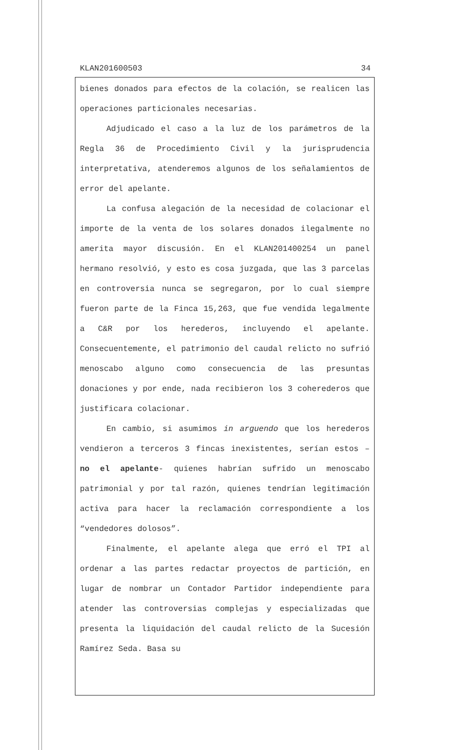KLAN201600503 34
bienes donados para efectos de la colación, se realicen las operaciones particionales necesarias.
Adjudicado el caso a la luz de los parámetros de la Regla 36 de Procedimiento Civil y la jurisprudencia interpretativa, atenderemos algunos de los señalamientos de error del apelante.
La confusa alegación de la necesidad de colacionar el importe de la venta de los solares donados ilegalmente no amerita mayor discusión. En el KLAN201400254 un panel hermano resolvió, y esto es cosa juzgada, que las 3 parcelas en controversia nunca se segregaron, por lo cual siempre fueron parte de la Finca 15,263, que fue vendida legalmente a C&R por los herederos, incluyendo el apelante. Consecuentemente, el patrimonio del caudal relicto no sufrió menoscabo alguno como consecuencia de las presuntas donaciones y por ende, nada recibieron los 3 coherederos que justificara colacionar.
En cambio, si asumimos in arguendo que los herederos vendieron a terceros 3 fincas inexistentes, serían estos – no el apelante- quienes habrían sufrido un menoscabo patrimonial y por tal razón, quienes tendrían legitimación activa para hacer la reclamación correspondiente a los “vendedores dolosos”.
Finalmente, el apelante alega que erró el TPI al ordenar a las partes redactar proyectos de partición, en lugar de nombrar un Contador Partidor independiente para atender las controversias complejas y especializadas que presenta la liquidación del caudal relicto de la Sucesión Ramírez Seda. Basa su